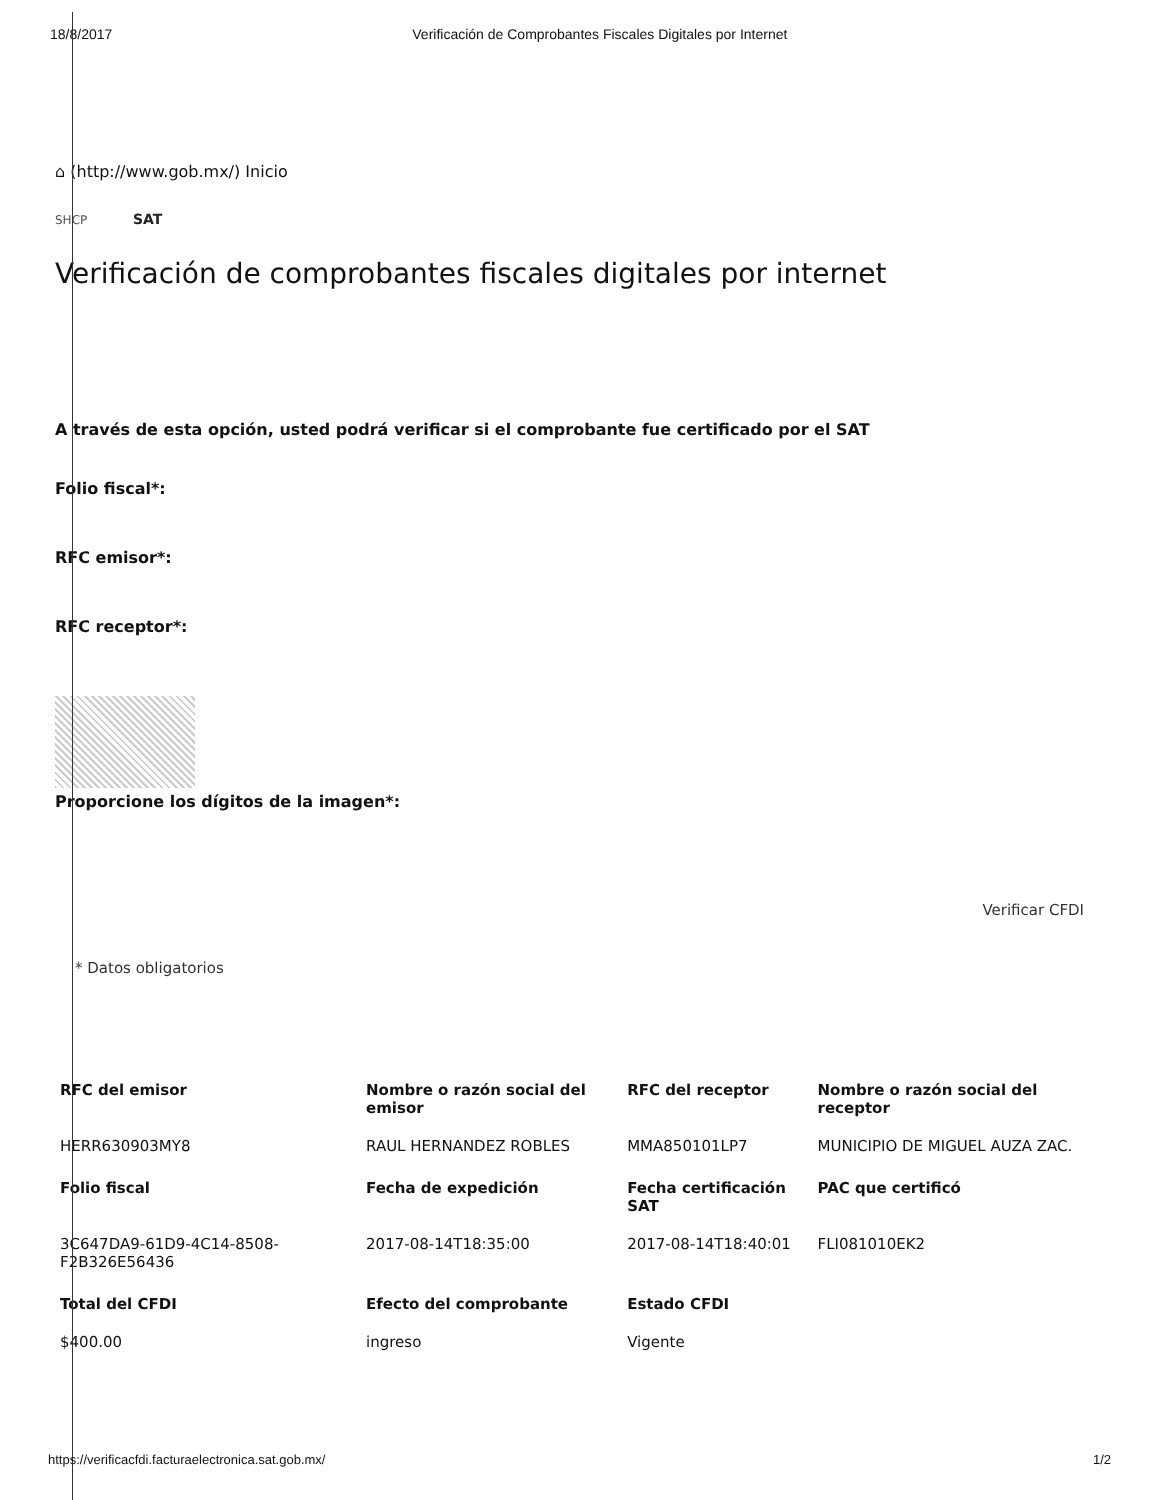18/8/2017 Verificación de Comprobantes Fiscales Digitales por Internet
⌂ (http://www.gob.mx/) Inicio
SHCP SAT
Verificación de comprobantes fiscales digitales por internet
A través de esta opción, usted podrá verificar si el comprobante fue certificado por el SAT
Folio fiscal*:
RFC emisor*:
RFC receptor*:
Proporcione los dígitos de la imagen*:
Verificar CFDI
* Datos obligatorios
| RFC del emisor | Nombre o razón social del emisor | RFC del receptor | Nombre o razón social del receptor |
| --- | --- | --- | --- |
| HERR630903MY8 | RAUL HERNANDEZ ROBLES | MMA850101LP7 | MUNICIPIO DE MIGUEL AUZA ZAC. |
| Folio fiscal | Fecha de expedición | Fecha certificación SAT | PAC que certificó |
| 3C647DA9-61D9-4C14-8508-F2B326E56436 | 2017-08-14T18:35:00 | 2017-08-14T18:40:01 | FLI081010EK2 |
| Total del CFDI | Efecto del comprobante | Estado CFDI | |
| $400.00 | ingreso | Vigente | |
https://verificacfdi.facturaelectronica.sat.gob.mx/ 1/2